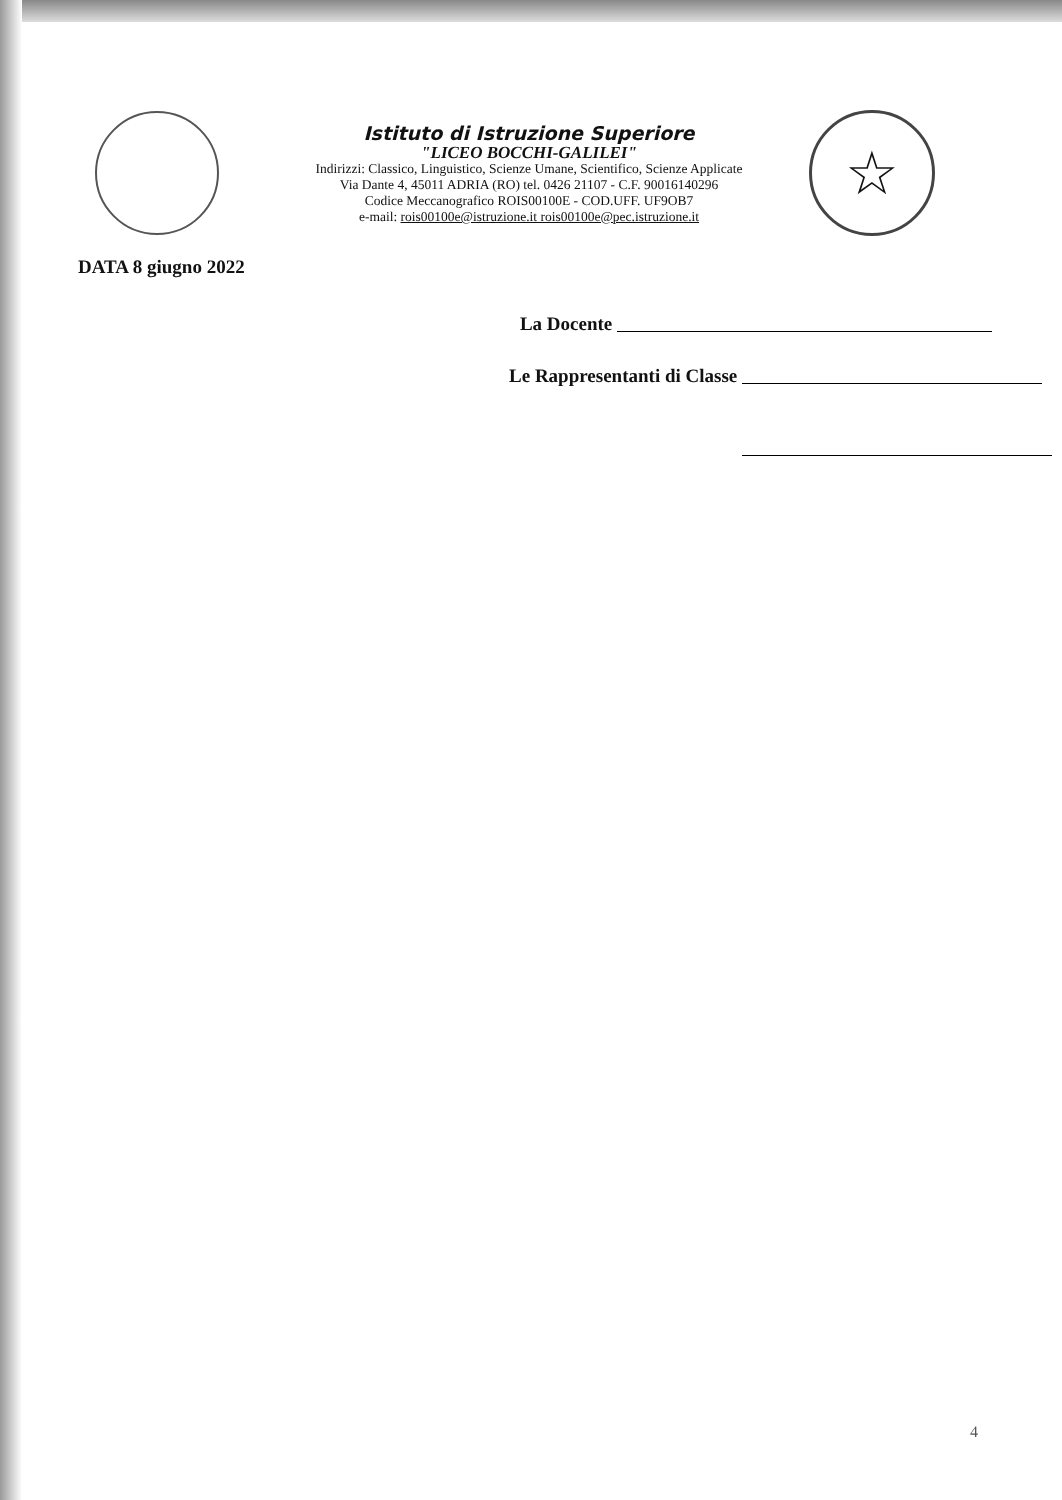Istituto di Istruzione Superiore
"LICEO BOCCHI-GALILEI"
Indirizzi: Classico, Linguistico, Scienze Umane, Scientifico, Scienze Applicate
Via Dante 4, 45011 ADRIA (RO) tel. 0426 21107 - C.F. 90016140296
Codice Meccanografico ROIS00100E - COD.UFF. UF9OB7
e-mail: rois00100e@istruzione.it rois00100e@pec.istruzione.it
☆
DATA 8 giugno 2022
La Docente
Le Rappresentanti di Classe
4